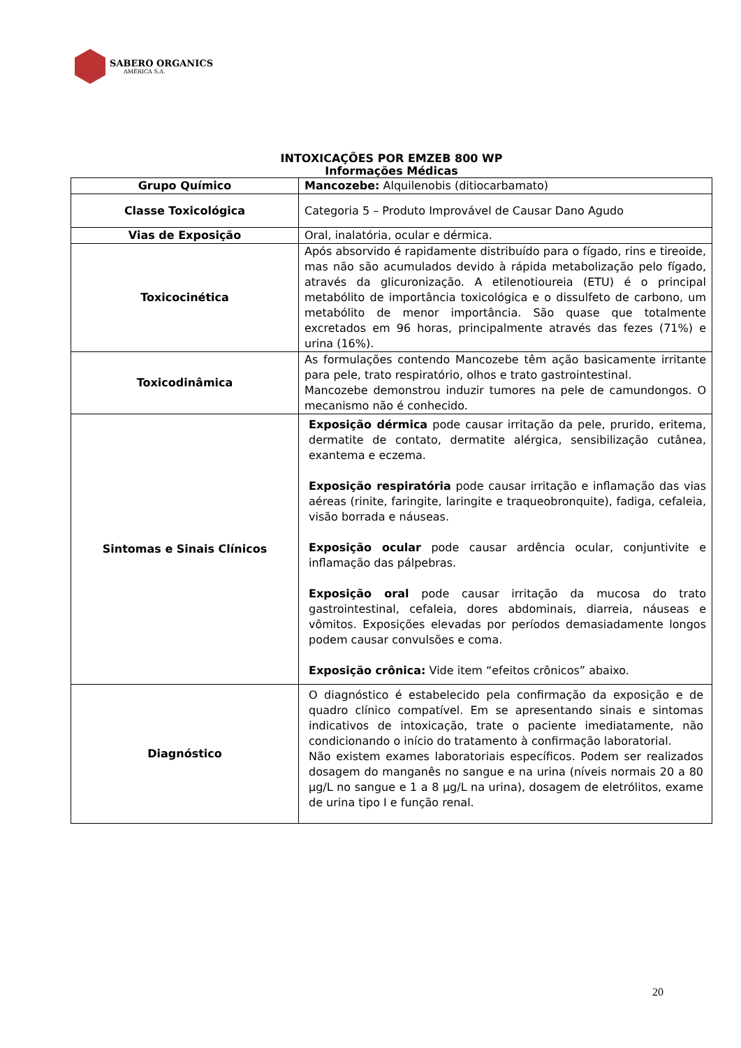SABERO ORGANICS
AMÉRICA S.A.
INTOXICAÇÕES POR EMZEB 800 WP
Informações Médicas
| Grupo Químico | Mancozebe: Alquilenobis (ditiocarbamato) |
| Classe Toxicológica | Categoria 5 – Produto Improvável de Causar Dano Agudo |
| Vias de Exposição | Oral, inalatória, ocular e dérmica. |
| Toxicocinética | Após absorvido é rapidamente distribuído para o fígado, rins e tireoide, mas não são acumulados devido à rápida metabolização pelo fígado, através da glicuronização. A etilenotioureia (ETU) é o principal metabólito de importância toxicológica e o dissulfeto de carbono, um metabólito de menor importância. São quase que totalmente excretados em 96 horas, principalmente através das fezes (71%) e urina (16%). |
| Toxicodinâmica | As formulações contendo Mancozebe têm ação basicamente irritante para pele, trato respiratório, olhos e trato gastrointestinal. Mancozebe demonstrou induzir tumores na pele de camundongos. O mecanismo não é conhecido. |
| Sintomas e Sinais Clínicos | Exposição dérmica pode causar irritação da pele, prurido, eritema, dermatite de contato, dermatite alérgica, sensibilização cutânea, exantema e eczema. Exposição respiratória pode causar irritação e inflamação das vias aéreas (rinite, faringite, laringite e traqueobronquite), fadiga, cefaleia, visão borrada e náuseas. Exposição ocular pode causar ardência ocular, conjuntivite e inflamação das pálpebras. Exposição oral pode causar irritação da mucosa do trato gastrointestinal, cefaleia, dores abdominais, diarreia, náuseas e vômitos. Exposições elevadas por períodos demasiadamente longos podem causar convulsões e coma. Exposição crônica: Vide item “efeitos crônicos” abaixo. |
| Diagnóstico | O diagnóstico é estabelecido pela confirmação da exposição e de quadro clínico compatível. Em se apresentando sinais e sintomas indicativos de intoxicação, trate o paciente imediatamente, não condicionando o início do tratamento à confirmação laboratorial. Não existem exames laboratoriais específicos. Podem ser realizados dosagem do manganês no sangue e na urina (níveis normais 20 a 80 µg/L no sangue e 1 a 8 µg/L na urina), dosagem de eletrólitos, exame de urina tipo I e função renal. |
20